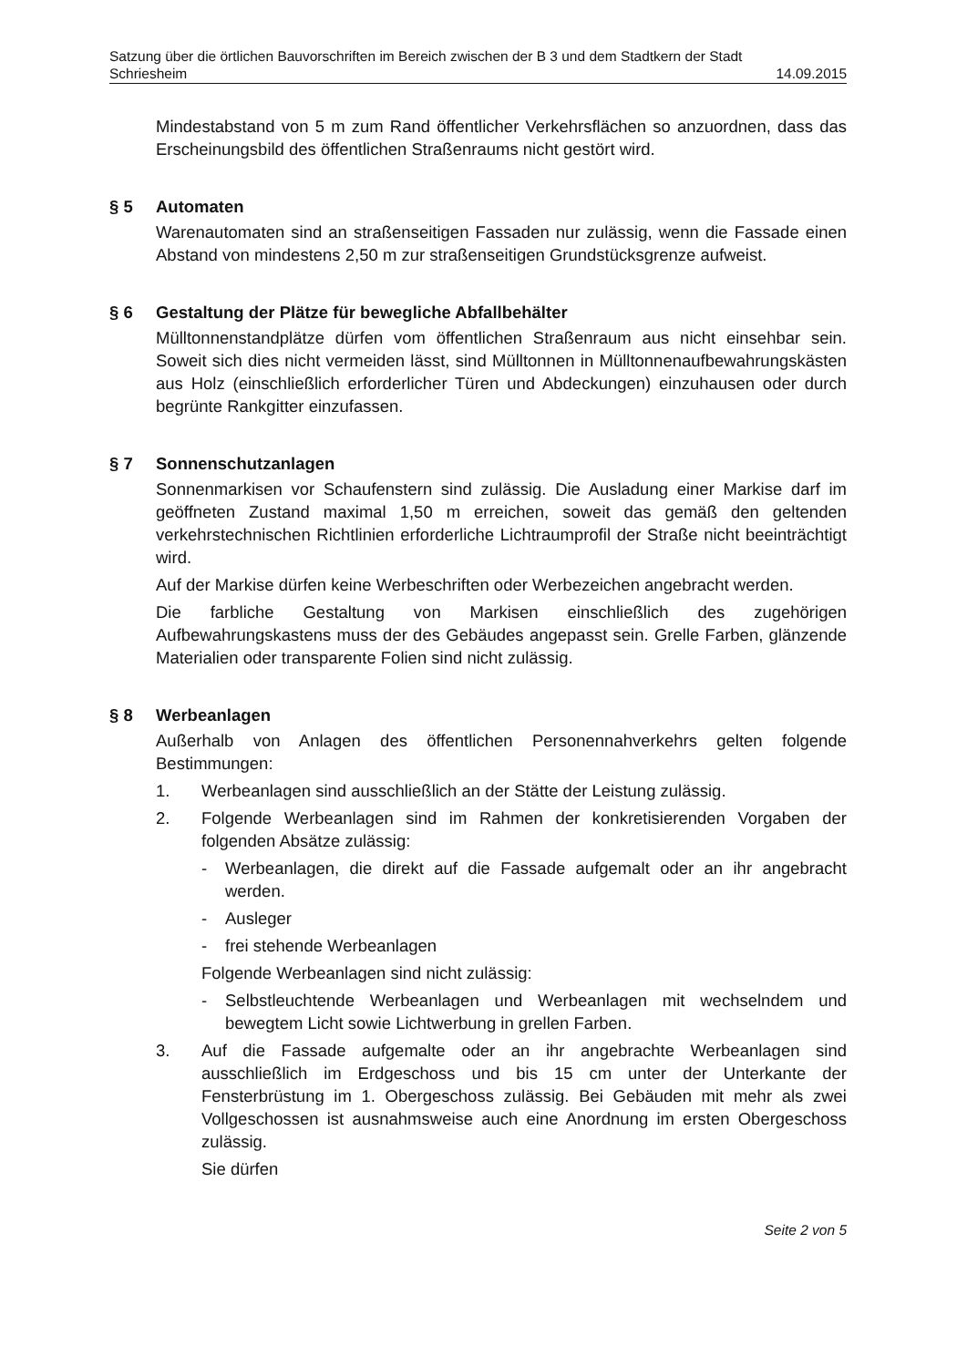Satzung über die örtlichen Bauvorschriften im Bereich zwischen der B 3 und dem Stadtkern der Stadt
Schriesheim 14.09.2015
Mindestabstand von 5 m zum Rand öffentlicher Verkehrsflächen so anzuordnen, dass das Erscheinungsbild des öffentlichen Straßenraums nicht gestört wird.
§ 5 Automaten
Warenautomaten sind an straßenseitigen Fassaden nur zulässig, wenn die Fassade einen Abstand von mindestens 2,50 m zur straßenseitigen Grundstücksgrenze aufweist.
§ 6 Gestaltung der Plätze für bewegliche Abfallbehälter
Mülltonnenstandplätze dürfen vom öffentlichen Straßenraum aus nicht einsehbar sein. Soweit sich dies nicht vermeiden lässt, sind Mülltonnen in Mülltonnenaufbewahrungskästen aus Holz (einschließlich erforderlicher Türen und Abdeckungen) einzuhausen oder durch begrünte Rankgitter einzufassen.
§ 7 Sonnenschutzanlagen
Sonnenmarkisen vor Schaufenstern sind zulässig. Die Ausladung einer Markise darf im geöffneten Zustand maximal 1,50 m erreichen, soweit das gemäß den geltenden verkehrstechnischen Richtlinien erforderliche Lichtraumprofil der Straße nicht beeinträchtigt wird.
Auf der Markise dürfen keine Werbeschriften oder Werbezeichen angebracht werden.
Die farbliche Gestaltung von Markisen einschließlich des zugehörigen Aufbewahrungskastens muss der des Gebäudes angepasst sein. Grelle Farben, glänzende Materialien oder transparente Folien sind nicht zulässig.
§ 8 Werbeanlagen
Außerhalb von Anlagen des öffentlichen Personennahverkehrs gelten folgende Bestimmungen:
1. Werbeanlagen sind ausschließlich an der Stätte der Leistung zulässig.
2. Folgende Werbeanlagen sind im Rahmen der konkretisierenden Vorgaben der folgenden Absätze zulässig:
- Werbeanlagen, die direkt auf die Fassade aufgemalt oder an ihr angebracht werden.
- Ausleger
- frei stehende Werbeanlagen
Folgende Werbeanlagen sind nicht zulässig:
- Selbstleuchtende Werbeanlagen und Werbeanlagen mit wechselndem und bewegtem Licht sowie Lichtwerbung in grellen Farben.
3. Auf die Fassade aufgemalte oder an ihr angebrachte Werbeanlagen sind ausschließlich im Erdgeschoss und bis 15 cm unter der Unterkante der Fensterbrüstung im 1. Obergeschoss zulässig. Bei Gebäuden mit mehr als zwei Vollgeschossen ist ausnahmsweise auch eine Anordnung im ersten Obergeschoss zulässig.
Sie dürfen
Seite 2 von 5